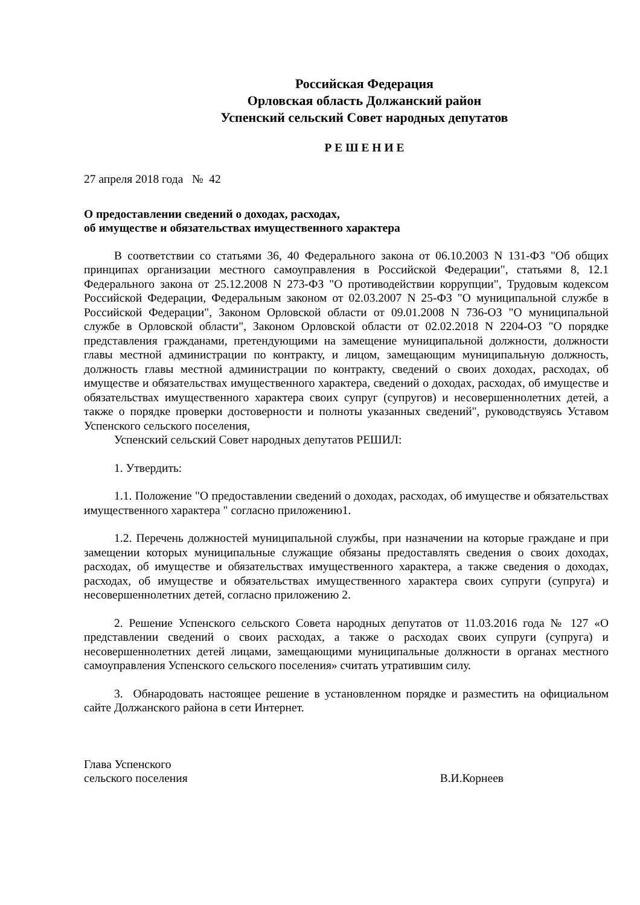Российская Федерация
Орловская область Должанский район
Успенский сельский Совет народных депутатов
Р Е Ш Е Н И Е
27 апреля 2018 года № 42
О предоставлении сведений о доходах, расходах,
об имуществе и обязательствах имущественного характера
В соответствии со статьями 36, 40 Федерального закона от 06.10.2003 N 131-ФЗ "Об общих принципах организации местного самоуправления в Российской Федерации", статьями 8, 12.1 Федерального закона от 25.12.2008 N 273-ФЗ "О противодействии коррупции", Трудовым кодексом Российской Федерации, Федеральным законом от 02.03.2007 N 25-ФЗ "О муниципальной службе в Российской Федерации", Законом Орловской области от 09.01.2008 N 736-ОЗ "О муниципальной службе в Орловской области", Законом Орловской области от 02.02.2018 N 2204-ОЗ "О порядке представления гражданами, претендующими на замещение муниципальной должности, должности главы местной администрации по контракту, и лицом, замещающим муниципальную должность, должность главы местной администрации по контракту, сведений о своих доходах, расходах, об имуществе и обязательствах имущественного характера, сведений о доходах, расходах, об имуществе и обязательствах имущественного характера своих супруг (супругов) и несовершеннолетних детей, а также о порядке проверки достоверности и полноты указанных сведений", руководствуясь Уставом Успенского сельского поселения,
Успенский сельский Совет народных депутатов РЕШИЛ:
1. Утвердить:
1.1. Положение "О предоставлении сведений о доходах, расходах, об имуществе и обязательствах имущественного характера " согласно приложению1.
1.2. Перечень должностей муниципальной службы, при назначении на которые граждане и при замещении которых муниципальные служащие обязаны предоставлять сведения о своих доходах, расходах, об имуществе и обязательствах имущественного характера, а также сведения о доходах, расходах, об имуществе и обязательствах имущественного характера своих супруги (супруга) и несовершеннолетних детей, согласно приложению 2.
2. Решение Успенского сельского Совета народных депутатов от 11.03.2016 года № 127 «О представлении сведений о своих расходах, а также о расходах своих супруги (супруга) и несовершеннолетних детей лицами, замещающими муниципальные должности в органах местного самоуправления Успенского сельского поселения» считать утратившим силу.
3. Обнародовать настоящее решение в установленном порядке и разместить на официальном сайте Должанского района в сети Интернет.
Глава Успенского
сельского поселения В.И.Корнеев